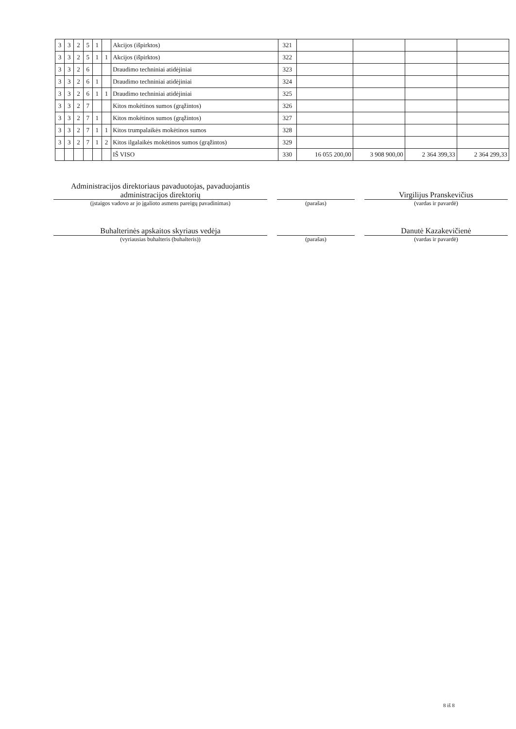| 3 | 3 | 2 | 5 | 1 | | Akcijos (išpirktos) | 321 | | | | |
| 3 | 3 | 2 | 5 | 1 | 1 | Akcijos (išpirktos) | 322 | | | | |
| 3 | 3 | 2 | 6 | | | Draudimo techniniai atidėjiniai | 323 | | | | |
| 3 | 3 | 2 | 6 | 1 | | Draudimo techniniai atidėjiniai | 324 | | | | |
| 3 | 3 | 2 | 6 | 1 | 1 | Draudimo techniniai atidėjiniai | 325 | | | | |
| 3 | 3 | 2 | 7 | | | Kitos mokėtinos sumos (grąžintos) | 326 | | | | |
| 3 | 3 | 2 | 7 | 1 | | Kitos mokėtinos sumos (grąžintos) | 327 | | | | |
| 3 | 3 | 2 | 7 | 1 | 1 | Kitos trumpalaikės mokėtinos sumos | 328 | | | | |
| 3 | 3 | 2 | 7 | 1 | 2 | Kitos ilgalaikės mokėtinos sumos (grąžintos) | 329 | | | | |
| | | | | | | IŠ VISO | 330 | 16 055 200,00 | 3 908 900,00 | 2 364 399,33 | 2 364 299,33 |
Administracijos direktoriaus pavaduotojas, pavaduojantis administracijos direktorių
(įstaigos vadovo ar jo įgalioto asmens pareigų pavadinimas)
(parašas)
Virgilijus Pranskevičius
(vardas ir pavardė)
Buhalterinės apskaitos skyriaus vedėja
(vyriausias buhalteris (buhalteris))
(parašas)
Danutė Kazakevičienė
(vardas ir pavardė)
8 iš 8